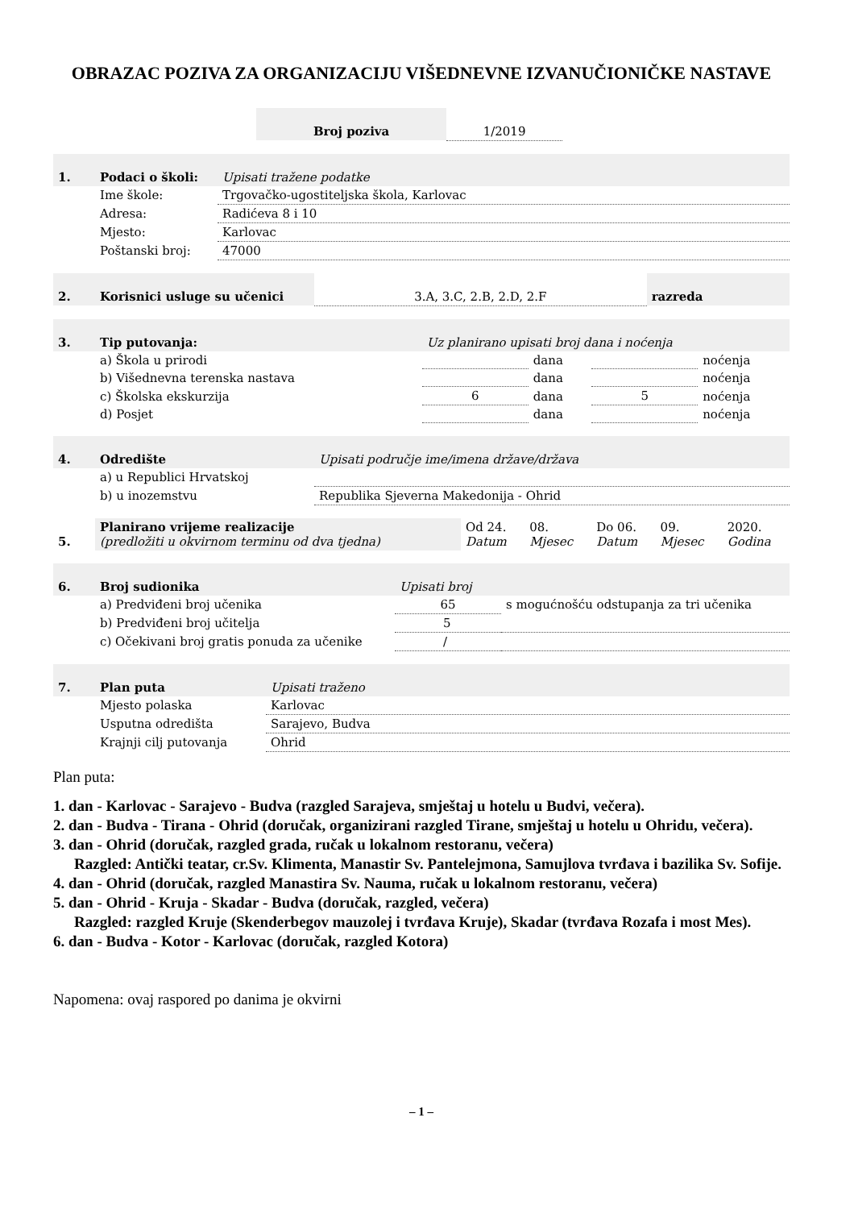OBRAZAC POZIVA ZA ORGANIZACIJU VIŠEDNEVNE IZVANUČIONIČKE NASTAVE
| Broj poziva | 1/2019 |
| 1. | Podaci o školi: | Upisati tražene podatke |
| | Ime škole: | Trgovačko-ugostiteljska škola, Karlovac |
| | Adresa: | Radićeva 8 i 10 |
| | Mjesto: | Karlovac |
| | Poštanski broj: | 47000 |
| 2. | Korisnici usluge su učenici | 3.A, 3.C, 2.B, 2.D, 2.F | razreda |
| 3. | Tip putovanja: | Uz planirano upisati broj dana i noćenja | | | |
| | a) Škola u prirodi | | dana | | noćenja |
| | b) Višednevna terenska nastava | | dana | | noćenja |
| | c) Školska ekskurzija | 6 | dana | 5 | noćenja |
| | d) Posjet | | dana | | noćenja |
| 4. | Odredište | Upisati područje ime/imena države/država |
| | a) u Republici Hrvatskoj | |
| | b) u inozemstvu | Republika Sjeverna Makedonija - Ohrid |
| 5. | Planirano vrijeme realizacije (predložiti u okvirnom terminu od dva tjedna) | Od 24. Datum | 08. Mjesec | Do 06. Datum | 09. Mjesec | 2020. Godina |
| 6. | Broj sudionika | Upisati broj | |
| | a) Predviđeni broj učenika | 65 | s mogućnošću odstupanja za tri učenika |
| | b) Predviđeni broj učitelja | 5 | |
| | c) Očekivani broj gratis ponuda za učenike | / | |
| 7. | Plan puta | Upisati traženo |
| | Mjesto polaska | Karlovac |
| | Usputna odredišta | Sarajevo, Budva |
| | Krajnji cilj putovanja | Ohrid |
Plan puta:
1. dan - Karlovac - Sarajevo - Budva (razgled Sarajeva, smještaj u hotelu u Budvi, večera).
2. dan - Budva - Tirana - Ohrid (doručak, organizirani razgled Tirane, smještaj u hotelu u Ohridu, večera).
3. dan - Ohrid (doručak, razgled grada, ručak u lokalnom restoranu, večera)
Razgled: Antički teatar, cr.Sv. Klimenta, Manastir Sv. Pantelejmona, Samujlova tvrđava i bazilika Sv. Sofije.
4. dan - Ohrid (doručak, razgled Manastira Sv. Nauma, ručak u lokalnom restoranu, večera)
5. dan - Ohrid - Kruja - Skadar - Budva (doručak, razgled, večera)
Razgled: razgled Kruje (Skenderbegov mauzolej i tvrđava Kruje), Skadar (tvrđava Rozafa i most Mes).
6. dan - Budva - Kotor - Karlovac (doručak, razgled Kotora)
Napomena: ovaj raspored po danima je okvirni
– 1 –